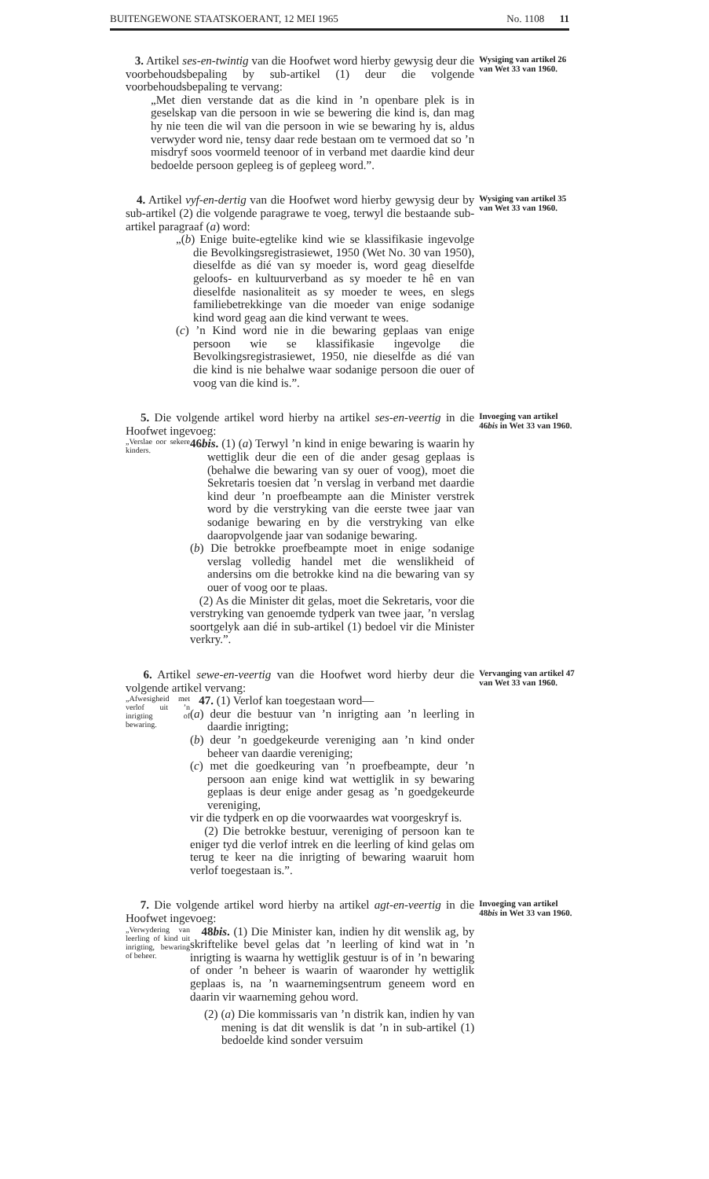BUITENGEWONE STAATSKOERANT, 12 MEI 1965 No. 1108 11
3. Artikel ses-en-twintig van die Hoofwet word hierby gewysig deur die voorbehoudsbepaling by sub-artikel (1) deur die volgende voorbehoudsbepaling te vervang:
„Met dien verstande dat as die kind in ’n openbare plek is in geselskap van die persoon in wie se bewering die kind is, dan mag hy nie teen die wil van die persoon in wie se bewaring hy is, aldus verwyder word nie, tensy daar rede bestaan om te vermoed dat so ’n misdryf soos voormeld teenoor of in verband met daardie kind deur bedoelde persoon gepleeg is of gepleeg word.”.
Wysiging van artikel 26 van Wet 33 van 1960.
4. Artikel vyf-en-dertig van die Hoofwet word hierby gewysig deur by sub-artikel (2) die volgende paragrawe te voeg, terwyl die bestaande sub-artikel paragraaf (a) word:
„(b) Enige buite-egtelike kind wie se klassifikasie ingevolge die Bevolkingsregistrasiewet, 1950 (Wet No. 30 van 1950), dieselfde as dié van sy moeder is, word geag dieselfde geloofs- en kultuurverband as sy moeder te hê en van dieselfde nasionaliteit as sy moeder te wees, en slegs familiebetrekkinge van die moeder van enige sodanige kind word geag aan die kind verwant te wees.
(c) ’n Kind word nie in die bewaring geplaas van enige persoon wie se klassifikasie ingevolge die Bevolkingsregistrasiewet, 1950, nie dieselfde as dié van die kind is nie behalwe waar sodanige persoon die ouer of voog van die kind is.”.
Wysiging van artikel 35 van Wet 33 van 1960.
5. Die volgende artikel word hierby na artikel ses-en-veertig in die Hoofwet ingevoeg:
„Verslae oor sekere kinders.
46bis. (1) (a) Terwyl ’n kind in enige bewaring is waarin hy wettiglik deur die een of die ander gesag geplaas is (behalwe die bewaring van sy ouer of voog), moet die Sekretaris toesien dat ’n verslag in verband met daardie kind deur ’n proefbeampte aan die Minister verstrek word by die verstryking van die eerste twee jaar van sodanige bewaring en by die verstryking van elke daaropvolgende jaar van sodanige bewaring.
(b) Die betrokke proefbeampte moet in enige sodanige verslag volledig handel met die wenslikheid of andersins om die betrokke kind na die bewaring van sy ouer of voog oor te plaas.
(2) As die Minister dit gelas, moet die Sekretaris, voor die verstryking van genoemde tydperk van twee jaar, ’n verslag soortgelyk aan dié in sub-artikel (1) bedoel vir die Minister verkry.”.
Invoeging van artikel 46bis in Wet 33 van 1960.
6. Artikel sewe-en-veertig van die Hoofwet word hierby deur die volgende artikel vervang:
„Afwesigheid met verlof uit ’n inrigting of bewaring.
47. (1) Verlof kan toegestaan word—
(a) deur die bestuur van ’n inrigting aan ’n leerling in daardie inrigting;
(b) deur ’n goedgekeurde vereniging aan ’n kind onder beheer van daardie vereniging;
(c) met die goedkeuring van ’n proefbeampte, deur ’n persoon aan enige kind wat wettiglik in sy bewaring geplaas is deur enige ander gesag as ’n goedgekeurde vereniging,
vir die tydperk en op die voorwaardes wat voorgeskryf is.
(2) Die betrokke bestuur, vereniging of persoon kan te eniger tyd die verlof intrek en die leerling of kind gelas om terug te keer na die inrigting of bewaring waaruit hom verlof toegestaan is.”.
Vervanging van artikel 47 van Wet 33 van 1960.
7. Die volgende artikel word hierby na artikel agt-en-veertig in die Hoofwet ingevoeg:
„Verwydering van leerling of kind uit inrigting, bewaring of beheer.
48bis. (1) Die Minister kan, indien hy dit wenslik ag, by skriftelike bevel gelas dat ’n leerling of kind wat in ’n inrigting is waarna hy wettiglik gestuur is of in ’n bewaring of onder ’n beheer is waarin of waaronder hy wettiglik geplaas is, na ’n waarnemingsentrum geneem word en daarin vir waarneming gehou word.
(2) (a) Die kommissaris van ’n distrik kan, indien hy van mening is dat dit wenslik is dat ’n in sub-artikel (1) bedoelde kind sonder versuim
Invoeging van artikel 48bis in Wet 33 van 1960.